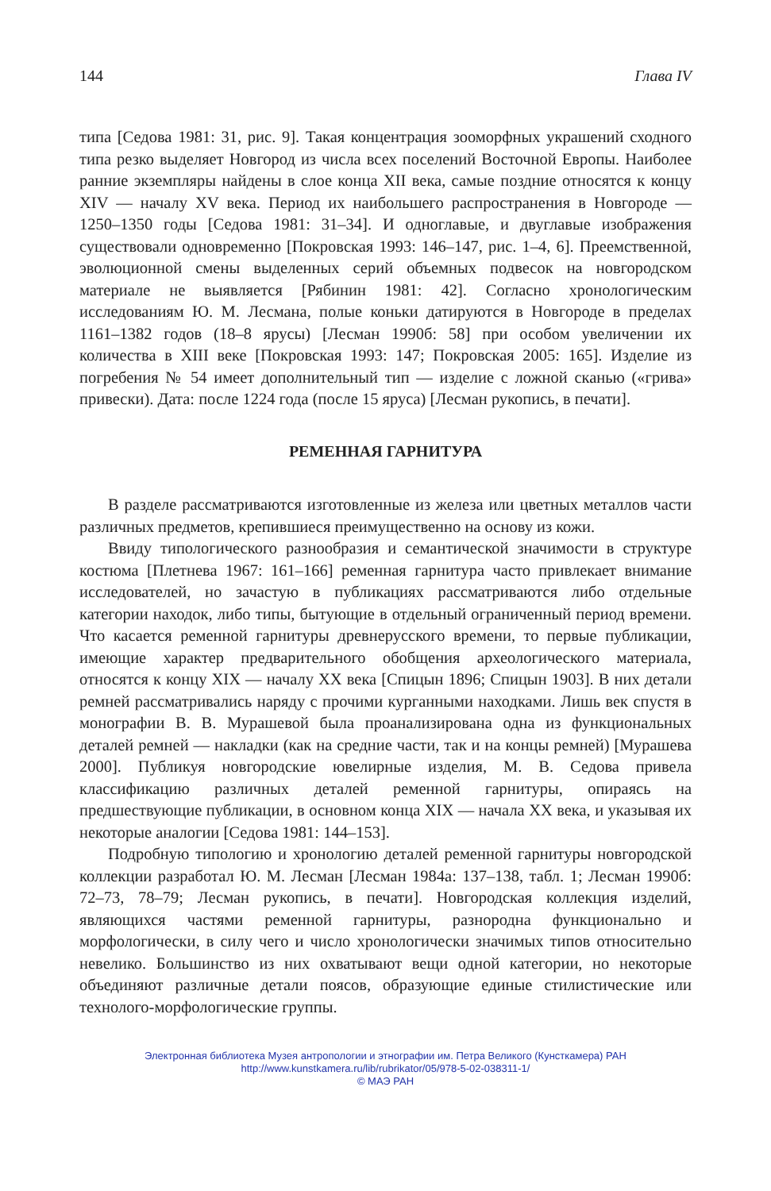144 Глава IV
типа [Седова 1981: 31, рис. 9]. Такая концентрация зооморфных украшений сходного типа резко выделяет Новгород из числа всех поселений Восточной Европы. Наиболее ранние экземпляры найдены в слое конца XII века, самые поздние относятся к концу XIV — началу XV века. Период их наибольшего распространения в Новгороде — 1250–1350 годы [Седова 1981: 31–34]. И одноглавые, и двуглавые изображения существовали одновременно [Покровская 1993: 146–147, рис. 1–4, 6]. Преемственной, эволюционной смены выделенных серий объемных подвесок на новгородском материале не выявляется [Рябинин 1981: 42]. Согласно хронологическим исследованиям Ю. М. Лесмана, полые коньки датируются в Новгороде в пределах 1161–1382 годов (18–8 ярусы) [Лесман 1990б: 58] при особом увеличении их количества в XIII веке [Покровская 1993: 147; Покровская 2005: 165]. Изделие из погребения № 54 имеет дополнительный тип — изделие с ложной сканью («грива» привески). Дата: после 1224 года (после 15 яруса) [Лесман рукопись, в печати].
РЕМЕННАЯ ГАРНИТУРА
В разделе рассматриваются изготовленные из железа или цветных металлов части различных предметов, крепившиеся преимущественно на основу из кожи.
Ввиду типологического разнообразия и семантической значимости в структуре костюма [Плетнева 1967: 161–166] ременная гарнитура часто привлекает внимание исследователей, но зачастую в публикациях рассматриваются либо отдельные категории находок, либо типы, бытующие в отдельный ограниченный период времени. Что касается ременной гарнитуры древнерусского времени, то первые публикации, имеющие характер предварительного обобщения археологического материала, относятся к концу XIX — началу XX века [Спицын 1896; Спицын 1903]. В них детали ремней рассматривались наряду с прочими курганными находками. Лишь век спустя в монографии В. В. Мурашевой была проанализирована одна из функциональных деталей ремней — накладки (как на средние части, так и на концы ремней) [Мурашева 2000]. Публикуя новгородские ювелирные изделия, М. В. Седова привела классификацию различных деталей ременной гарнитуры, опираясь на предшествующие публикации, в основном конца XIX — начала XX века, и указывая их некоторые аналогии [Седова 1981: 144–153].
Подробную типологию и хронологию деталей ременной гарнитуры новгородской коллекции разработал Ю. М. Лесман [Лесман 1984а: 137–138, табл. 1; Лесман 1990б: 72–73, 78–79; Лесман рукопись, в печати]. Новгородская коллекция изделий, являющихся частями ременной гарнитуры, разнородна функционально и морфологически, в силу чего и число хронологически значимых типов относительно невелико. Большинство из них охватывают вещи одной категории, но некоторые объединяют различные детали поясов, образующие единые стилистические или технолого-морфологические группы.
Электронная библиотека Музея антропологии и этнографии им. Петра Великого (Кунсткамера) РАН
http://www.kunstkamera.ru/lib/rubrikator/05/978-5-02-038311-1/
© МАЭ РАН